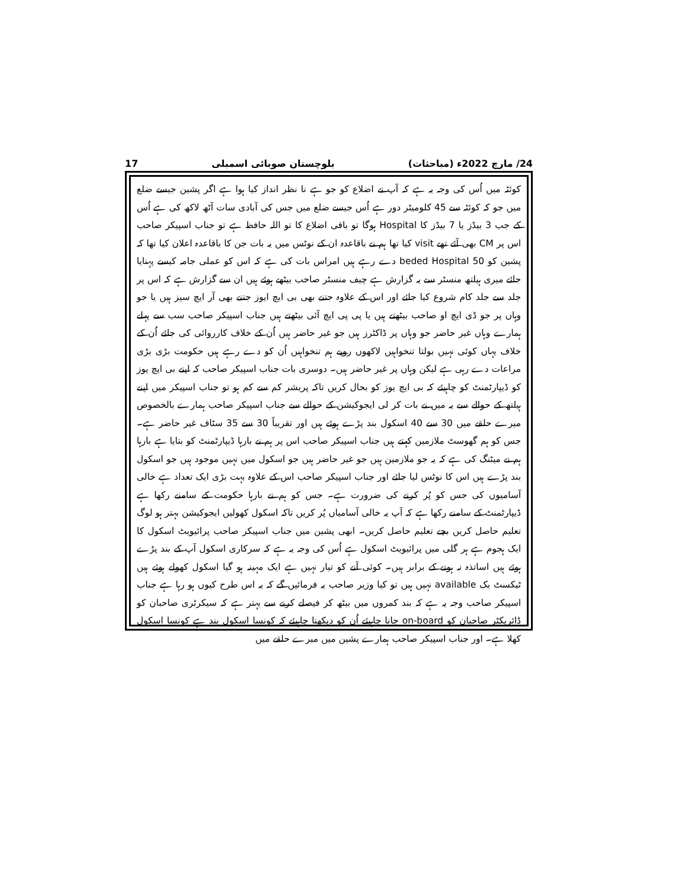17 بلوچستان صوبائی اسمبلی 24/ مارچ 2022ء (مباحثات)
کوئٹہ میں اُس کی وجہ یہ ہے کہ آپ نے اضلاع کو جو ہے نا نظر انداز کیا ہوا ہے اگر پشین جیسے ضلع میں جو کہ کوئٹہ سے 45 کلومیٹر دور ہے اُس جیسے ضلع میں جس کی آبادی سات آٹھ لاکھ کی ہے اُس کے جب 3 بیڈز یا 7 بیڈز کا Hospital ہوگا تو باقی اضلاع کا تو اللہ حافظ ہے تو جناب اسپیکر صاحب اس پر CM بھی آئے تھے visit کیا تھا ہم نے باقاعدہ ان کے نوٹس میں یہ بات جن کا باقاعدہ اعلان کیا تھا کہ پشین کو 50 beded Hospital دے رہے ہیں امراس بات کی ہے کہ اس کو عملی جامہ کیسے پہنایا جائے میری ہیلتھ منسٹر سے یہ گزارش ہے چیف منسٹر صاحب بیٹھے ہوئے ہیں ان سے گزارش ہے کہ اس پر جلد سے جلد کام شروع کیا جائے اور اس کے علاوہ جتنے بھی بی ایچ ایوز جتنے بھی آر ایچ سیز ہیں یا جو وہاں پر جو ڈی ایچ او صاحب بیٹھتے ہیں یا پی پی ایچ آئی بیٹھتے ہیں جناب اسپیکر صاحب سب سے پہلے ہمارے وہاں غیر حاضر جو وہاں پر ڈاکٹرز ہیں جو غیر حاضر ہیں اُن کے خلاف کارروائی کی جائے اُن کے خلاف یہاں کوئی نہیں بولتا تنخواہیں لاکھوں روپے ہم تنخواہیں اُن کو دے رہے ہیں حکومت بڑی بڑی مراعات دے رہی ہے لیکن وہاں پر غیر حاضر ہیں۔ دوسری بات جناب اسپیکر صاحب کہ اپنے بی ایچ یوز کو ڈیپارٹمنٹ کو چاہیئے کہ بی ایچ یوز کو بحال کریں تاکہ پریشر کم سے کم ہو تو جناب اسپیکر میں اپنے ہیلتھ کے حوالے سے یہ میں نے بات کر لی ایجوکیشن کے حوالے سے جناب اسپیکر صاحب ہمارے بالخصوص میرے حلقے میں 30 سے 40 اسکول بند پڑے ہوئے ہیں اور تقریباً 30 سے 35 سٹاف غیر حاضر ہے۔ جس کو ہم گھوسٹ ملازمین کہتے ہیں جناب اسپیکر صاحب اس پر ہم نے بارہا ڈیپارٹمنٹ کو بتایا ہے بارہا ہم نے میٹنگ کی ہے کہ یہ جو ملازمین ہیں جو غیر حاضر ہیں جو اسکول میں نہیں موجود ہیں جو اسکول بند پڑے ہیں اس کا نوٹس لیا جائے اور جناب اسپیکر صاحب اس کے علاوہ بہت بڑی ایک تعداد ہے خالی آسامیوں کی جس کو پُر کرنے کی ضرورت ہے۔ جس کو ہم نے بارہا حکومت کے سامنے رکھا ہے ڈیپارٹمنٹ کے سامنے رکھا ہے کہ آپ یہ خالی آسامیاں پُر کریں تاکہ اسکول کھولیں ایجوکیشن بہتر ہو لوگ تعلیم حاصل کریں بچے تعلیم حاصل کریں۔ ابھی پشین میں جناب اسپیکر صاحب پرائیویٹ اسکول کا ایک ہجوم ہے ہر گلی میں پرائیویٹ اسکول ہے اُس کی وجہ یہ ہے کہ سرکاری اسکول آپ کے بند پڑے ہوئے ہیں اساتذہ نہ ہونے کے برابر ہیں۔ کوئی آنے کو تیار نہیں ہے ایک مہینہ ہو گیا اسکول کھولے ہوئے ہیں ٹیکسٹ بک available نہیں ہیں تو کیا وزیر صاحب یہ فرمائیں گے کہ یہ اس طرح کیوں ہو رہا ہے جناب اسپیکر صاحب وجہ یہ ہے کہ بند کمروں میں بیٹھ کر فیصلے کرنے سے بہتر ہے کہ سیکرٹری صاحبان کو ڈائریکٹر صاحبان کو on-board جانا چاہیئے اُن کو دیکھنا چاہیئے کہ کونسا اسکول بند ہے کونسا اسکول کھلا ہے۔ اور جناب اسپیکر صاحب ہمارے پشین میں میرے حلقے میں